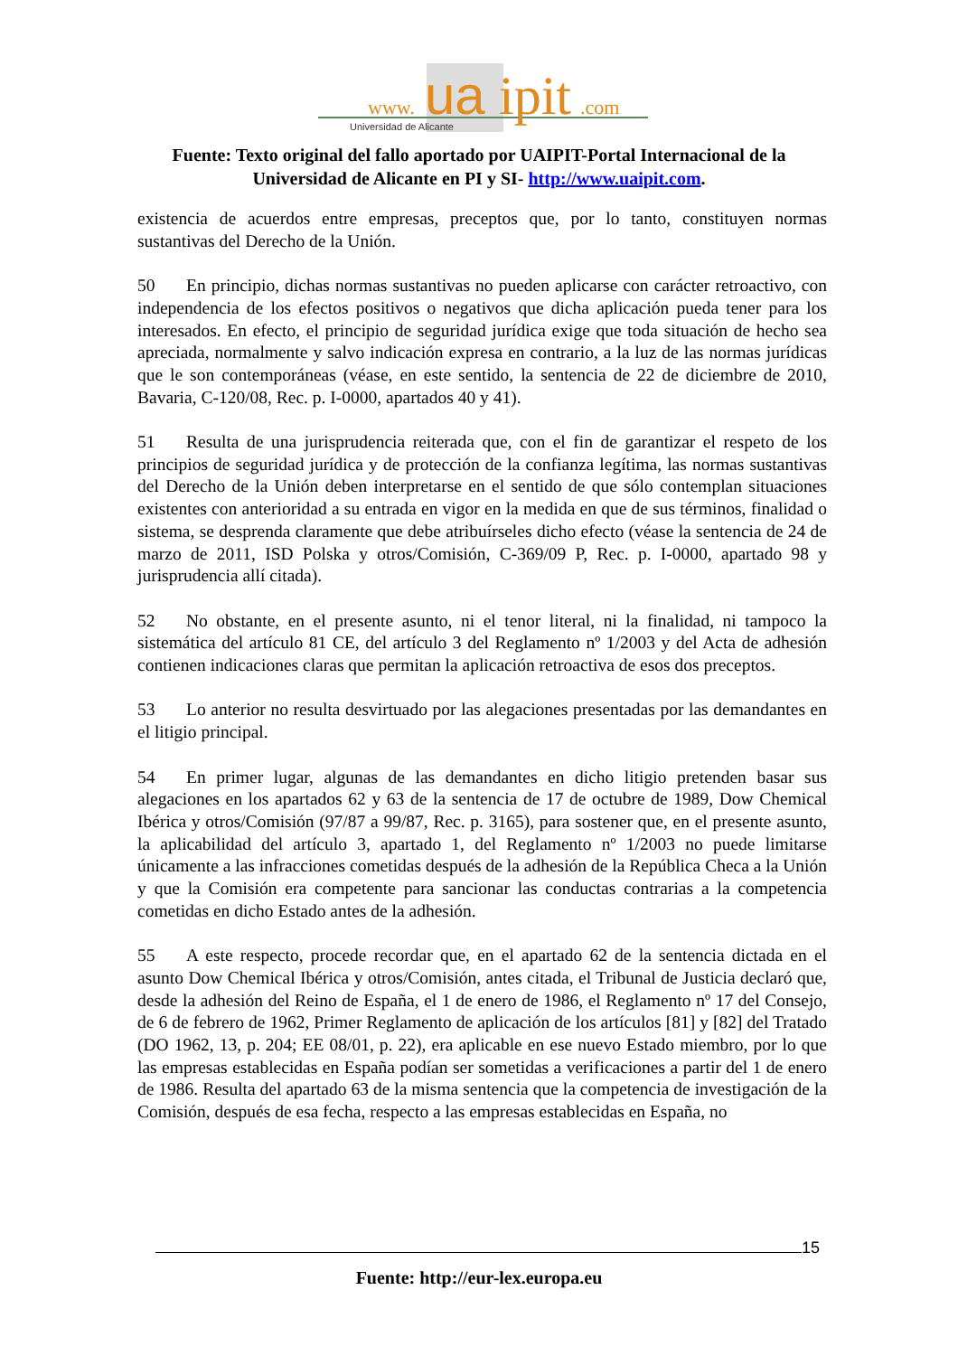www.
ua
ipit
.com
Universidad de Alicante
Fuente: Texto original del fallo aportado por UAIPIT-Portal Internacional de la Universidad de Alicante en PI y SI- http://www.uaipit.com.
existencia de acuerdos entre empresas, preceptos que, por lo tanto, constituyen normas sustantivas del Derecho de la Unión.
50 En principio, dichas normas sustantivas no pueden aplicarse con carácter retroactivo, con independencia de los efectos positivos o negativos que dicha aplicación pueda tener para los interesados. En efecto, el principio de seguridad jurídica exige que toda situación de hecho sea apreciada, normalmente y salvo indicación expresa en contrario, a la luz de las normas jurídicas que le son contemporáneas (véase, en este sentido, la sentencia de 22 de diciembre de 2010, Bavaria, C-120/08, Rec. p. I-0000, apartados 40 y 41).
51 Resulta de una jurisprudencia reiterada que, con el fin de garantizar el respeto de los principios de seguridad jurídica y de protección de la confianza legítima, las normas sustantivas del Derecho de la Unión deben interpretarse en el sentido de que sólo contemplan situaciones existentes con anterioridad a su entrada en vigor en la medida en que de sus términos, finalidad o sistema, se desprenda claramente que debe atribuírseles dicho efecto (véase la sentencia de 24 de marzo de 2011, ISD Polska y otros/Comisión, C-369/09 P, Rec. p. I-0000, apartado 98 y jurisprudencia allí citada).
52 No obstante, en el presente asunto, ni el tenor literal, ni la finalidad, ni tampoco la sistemática del artículo 81 CE, del artículo 3 del Reglamento nº 1/2003 y del Acta de adhesión contienen indicaciones claras que permitan la aplicación retroactiva de esos dos preceptos.
53 Lo anterior no resulta desvirtuado por las alegaciones presentadas por las demandantes en el litigio principal.
54 En primer lugar, algunas de las demandantes en dicho litigio pretenden basar sus alegaciones en los apartados 62 y 63 de la sentencia de 17 de octubre de 1989, Dow Chemical Ibérica y otros/Comisión (97/87 a 99/87, Rec. p. 3165), para sostener que, en el presente asunto, la aplicabilidad del artículo 3, apartado 1, del Reglamento nº 1/2003 no puede limitarse únicamente a las infracciones cometidas después de la adhesión de la República Checa a la Unión y que la Comisión era competente para sancionar las conductas contrarias a la competencia cometidas en dicho Estado antes de la adhesión.
55 A este respecto, procede recordar que, en el apartado 62 de la sentencia dictada en el asunto Dow Chemical Ibérica y otros/Comisión, antes citada, el Tribunal de Justicia declaró que, desde la adhesión del Reino de España, el 1 de enero de 1986, el Reglamento nº 17 del Consejo, de 6 de febrero de 1962, Primer Reglamento de aplicación de los artículos [81] y [82] del Tratado (DO 1962, 13, p. 204; EE 08/01, p. 22), era aplicable en ese nuevo Estado miembro, por lo que las empresas establecidas en España podían ser sometidas a verificaciones a partir del 1 de enero de 1986. Resulta del apartado 63 de la misma sentencia que la competencia de investigación de la Comisión, después de esa fecha, respecto a las empresas establecidas en España, no
15
Fuente: http://eur-lex.europa.eu